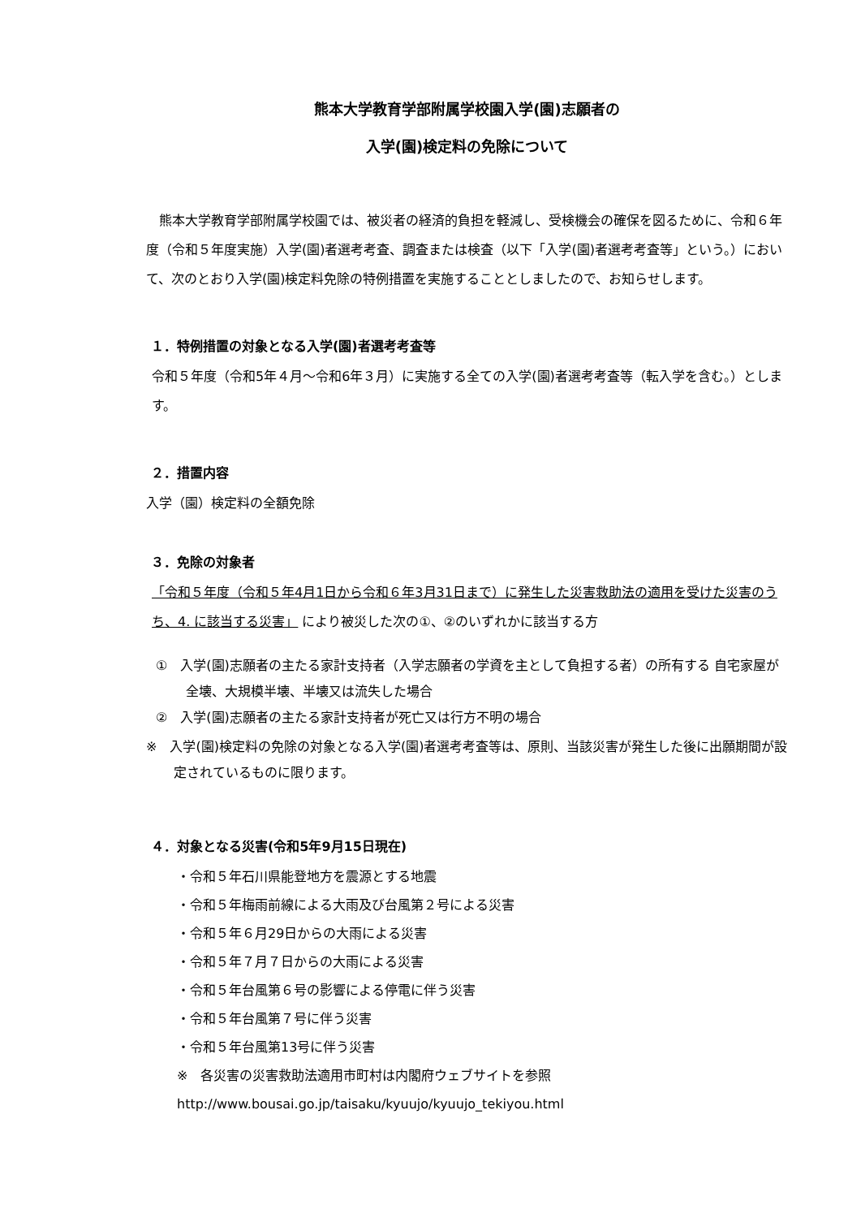熊本大学教育学部附属学校園入学(園)志願者の
入学(園)検定料の免除について
　熊本大学教育学部附属学校園では、被災者の経済的負担を軽減し、受検機会の確保を図るために、令和６年度（令和５年度実施）入学(園)者選考考査、調査または検査（以下「入学(園)者選考考査等」という。）において、次のとおり入学(園)検定料免除の特例措置を実施することとしましたので、お知らせします。
１．特例措置の対象となる入学(園)者選考考査等
令和５年度（令和5年４月～令和6年３月）に実施する全ての入学(園)者選考考査等（転入学を含む。）とします。
２．措置内容
入学（園）検定料の全額免除
３．免除の対象者
「令和５年度（令和５年4月1日から令和６年3月31日まで）に発生した災害救助法の適用を受けた災害のうち、4. に該当する災害」 により被災した次の①、②のいずれかに該当する方
①　入学(園)志願者の主たる家計支持者（入学志願者の学資を主として負担する者）の所有する 自宅家屋が全壊、大規模半壊、半壊又は流失した場合
②　入学(園)志願者の主たる家計支持者が死亡又は行方不明の場合
※　入学(園)検定料の免除の対象となる入学(園)者選考考査等は、原則、当該災害が発生した後に出願期間が設定されているものに限ります。
４．対象となる災害(令和5年9月15日現在)
・令和５年石川県能登地方を震源とする地震
・令和５年梅雨前線による大雨及び台風第２号による災害
・令和５年６月29日からの大雨による災害
・令和５年７月７日からの大雨による災害
・令和５年台風第６号の影響による停電に伴う災害
・令和５年台風第７号に伴う災害
・令和５年台風第13号に伴う災害
※　各災害の災害救助法適用市町村は内閣府ウェブサイトを参照
http://www.bousai.go.jp/taisaku/kyuujo/kyuujo_tekiyou.html